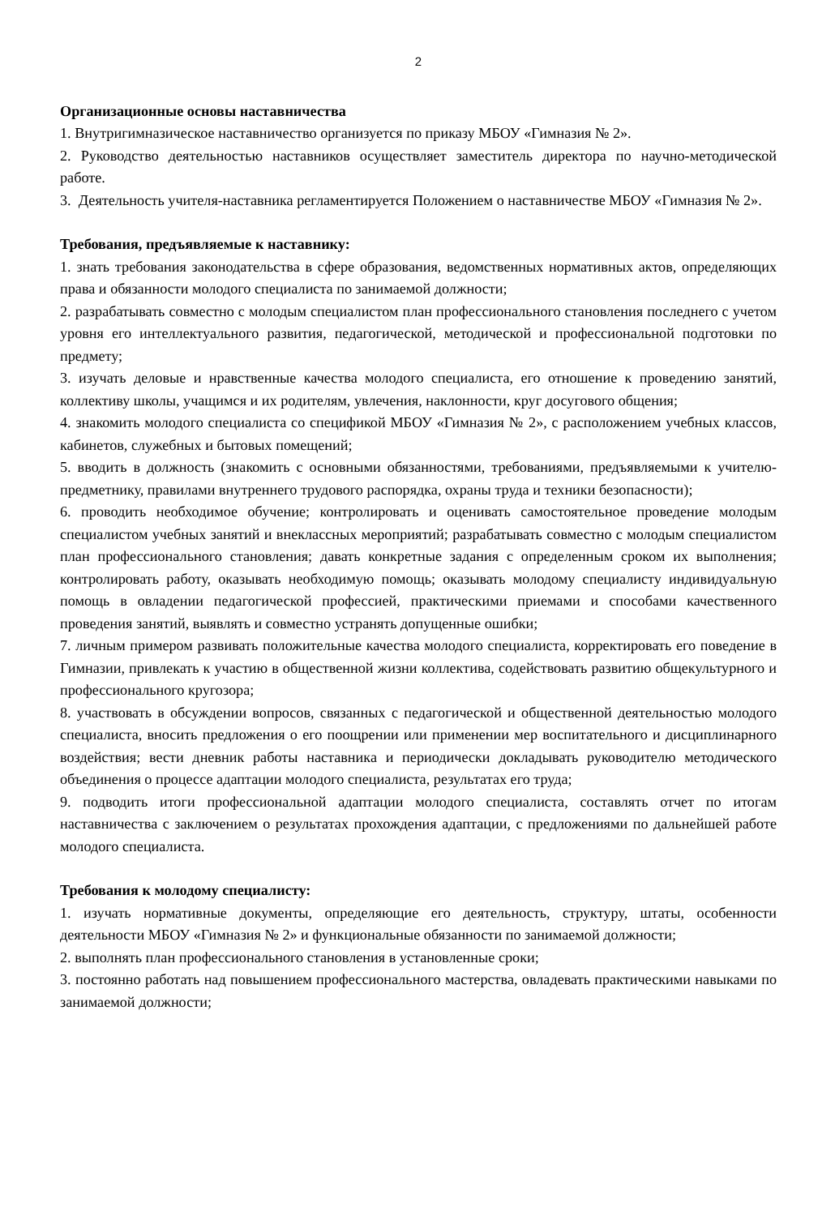2
Организационные основы наставничества
1. Внутригимназическое наставничество организуется по приказу МБОУ «Гимназия № 2».
2. Руководство деятельностью наставников осуществляет заместитель директора по научно-методической работе.
3. Деятельность учителя-наставника регламентируется Положением о наставничестве МБОУ «Гимназия № 2».
Требования, предъявляемые к наставнику:
1. знать требования законодательства в сфере образования, ведомственных нормативных актов, определяющих права и обязанности молодого специалиста по занимаемой должности;
2. разрабатывать совместно с молодым специалистом план профессионального становления последнего с учетом уровня его интеллектуального развития, педагогической, методической и профессиональной подготовки по предмету;
3. изучать деловые и нравственные качества молодого специалиста, его отношение к проведению занятий, коллективу школы, учащимся и их родителям, увлечения, наклонности, круг досугового общения;
4. знакомить молодого специалиста со спецификой МБОУ «Гимназия № 2», с расположением учебных классов, кабинетов, служебных и бытовых помещений;
5. вводить в должность (знакомить с основными обязанностями, требованиями, предъявляемыми к учителю-предметнику, правилами внутреннего трудового распорядка, охраны труда и техники безопасности);
6. проводить необходимое обучение; контролировать и оценивать самостоятельное проведение молодым специалистом учебных занятий и внеклассных мероприятий; разрабатывать совместно с молодым специалистом план профессионального становления; давать конкретные задания с определенным сроком их выполнения; контролировать работу, оказывать необходимую помощь; оказывать молодому специалисту индивидуальную помощь в овладении педагогической профессией, практическими приемами и способами качественного проведения занятий, выявлять и совместно устранять допущенные ошибки;
7. личным примером развивать положительные качества молодого специалиста, корректировать его поведение в Гимназии, привлекать к участию в общественной жизни коллектива, содействовать развитию общекультурного и профессионального кругозора;
8. участвовать в обсуждении вопросов, связанных с педагогической и общественной деятельностью молодого специалиста, вносить предложения о его поощрении или применении мер воспитательного и дисциплинарного воздействия; вести дневник работы наставника и периодически докладывать руководителю методического объединения о процессе адаптации молодого специалиста, результатах его труда;
9. подводить итоги профессиональной адаптации молодого специалиста, составлять отчет по итогам наставничества с заключением о результатах прохождения адаптации, с предложениями по дальнейшей работе молодого специалиста.
Требования к молодому специалисту:
1. изучать нормативные документы, определяющие его деятельность, структуру, штаты, особенности деятельности МБОУ «Гимназия № 2» и функциональные обязанности по занимаемой должности;
2. выполнять план профессионального становления в установленные сроки;
3. постоянно работать над повышением профессионального мастерства, овладевать практическими навыками по занимаемой должности;